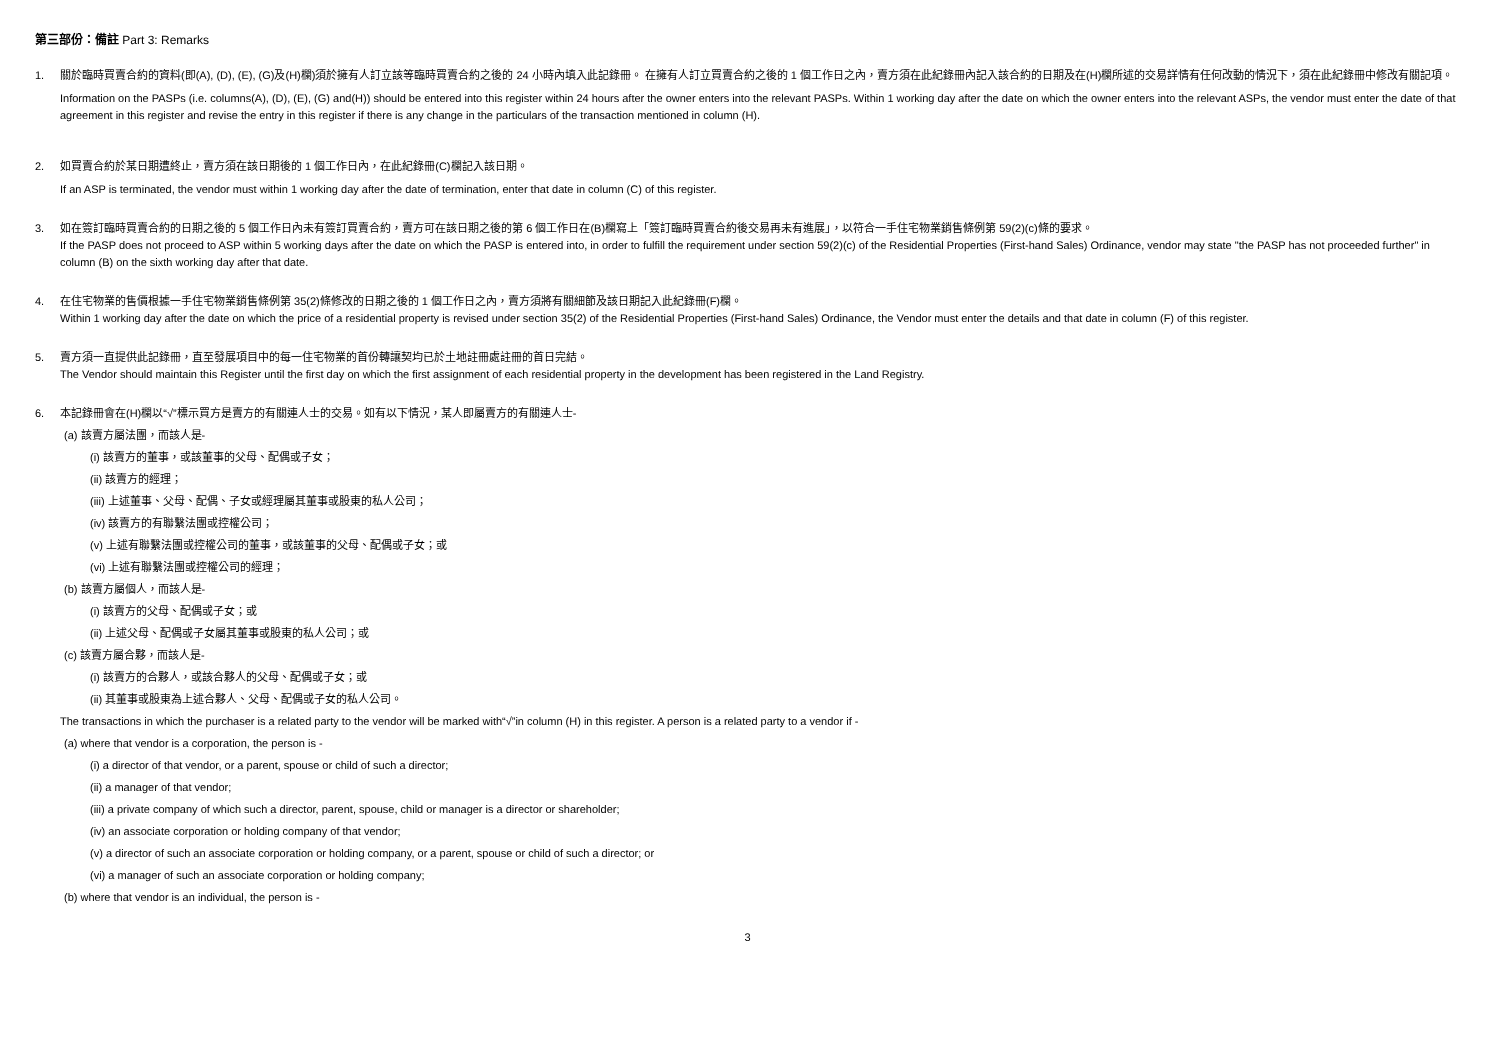第三部份：備註 Part 3: Remarks
1. 關於臨時買賣合約的資料(即(A), (D), (E), (G)及(H)欄)須於擁有人訂立該等臨時買賣合約之後的 24 小時內填入此記錄冊。 在擁有人訂立買賣合約之後的 1 個工作日之內，賣方須在此紀錄冊內記入該合約的日期及在(H)欄所述的交易詳情有任何改動的情況下，須在此紀錄冊中修改有關記項。
Information on the PASPs (i.e. columns(A), (D), (E), (G) and(H)) should be entered into this register within 24 hours after the owner enters into the relevant PASPs. Within 1 working day after the date on which the owner enters into the relevant ASPs, the vendor must enter the date of that agreement in this register and revise the entry in this register if there is any change in the particulars of the transaction mentioned in column (H).
2. 如買賣合約於某日期遭終止，賣方須在該日期後的 1 個工作日內，在此紀錄冊(C)欄記入該日期。
If an ASP is terminated, the vendor must within 1 working day after the date of termination, enter that date in column (C) of this register.
3. 如在簽訂臨時買賣合約的日期之後的 5 個工作日內未有簽訂買賣合約，賣方可在該日期之後的第 6 個工作日在(B)欄寫上「簽訂臨時買賣合約後交易再未有進展」，以符合一手住宅物業銷售條例第 59(2)(c)條的要求。
If the PASP does not proceed to ASP within 5 working days after the date on which the PASP is entered into, in order to fulfill the requirement under section 59(2)(c) of the Residential Properties (First-hand Sales) Ordinance, vendor may state "the PASP has not proceeded further" in column (B) on the sixth working day after that date.
4. 在住宅物業的售價根據一手住宅物業銷售條例第 35(2)條修改的日期之後的 1 個工作日之內，賣方須將有關細節及該日期記入此紀錄冊(F)欄。
Within 1 working day after the date on which the price of a residential property is revised under section 35(2) of the Residential Properties (First-hand Sales) Ordinance, the Vendor must enter the details and that date in column (F) of this register.
5. 賣方須一直提供此記錄冊，直至發展項目中的每一住宅物業的首份轉讓契均已於土地註冊處註冊的首日完結。
The Vendor should maintain this Register until the first day on which the first assignment of each residential property in the development has been registered in the Land Registry.
6. 本記錄冊會在(H)欄以“√”標示買方是賣方的有關連人士的交易。如有以下情況，某人即屬賣方的有關連人士-
(a) 該賣方屬法團，而該人是-
(i) 該賣方的董事，或該董事的父母、配偶或子女；
(ii) 該賣方的經理；
(iii) 上述董事、父母、配偶、子女或經理屬其董事或股東的私人公司；
(iv) 該賣方的有聯繫法團或控權公司；
(v) 上述有聯繫法團或控權公司的董事，或該董事的父母、配偶或子女；或
(vi) 上述有聯繫法團或控權公司的經理；
(b) 該賣方屬個人，而該人是-
(i) 該賣方的父母、配偶或子女；或
(ii) 上述父母、配偶或子女屬其董事或股東的私人公司；或
(c) 該賣方屬合夥，而該人是-
(i) 該賣方的合夥人，或該合夥人的父母、配偶或子女；或
(ii) 其董事或股東為上述合夥人、父母、配偶或子女的私人公司。
The transactions in which the purchaser is a related party to the vendor will be marked with“√”in column (H) in this register. A person is a related party to a vendor if -
(a) where that vendor is a corporation, the person is -
(i) a director of that vendor, or a parent, spouse or child of such a director;
(ii) a manager of that vendor;
(iii) a private company of which such a director, parent, spouse, child or manager is a director or shareholder;
(iv) an associate corporation or holding company of that vendor;
(v) a director of such an associate corporation or holding company, or a parent, spouse or child of such a director; or
(vi) a manager of such an associate corporation or holding company;
(b) where that vendor is an individual, the person is -
3